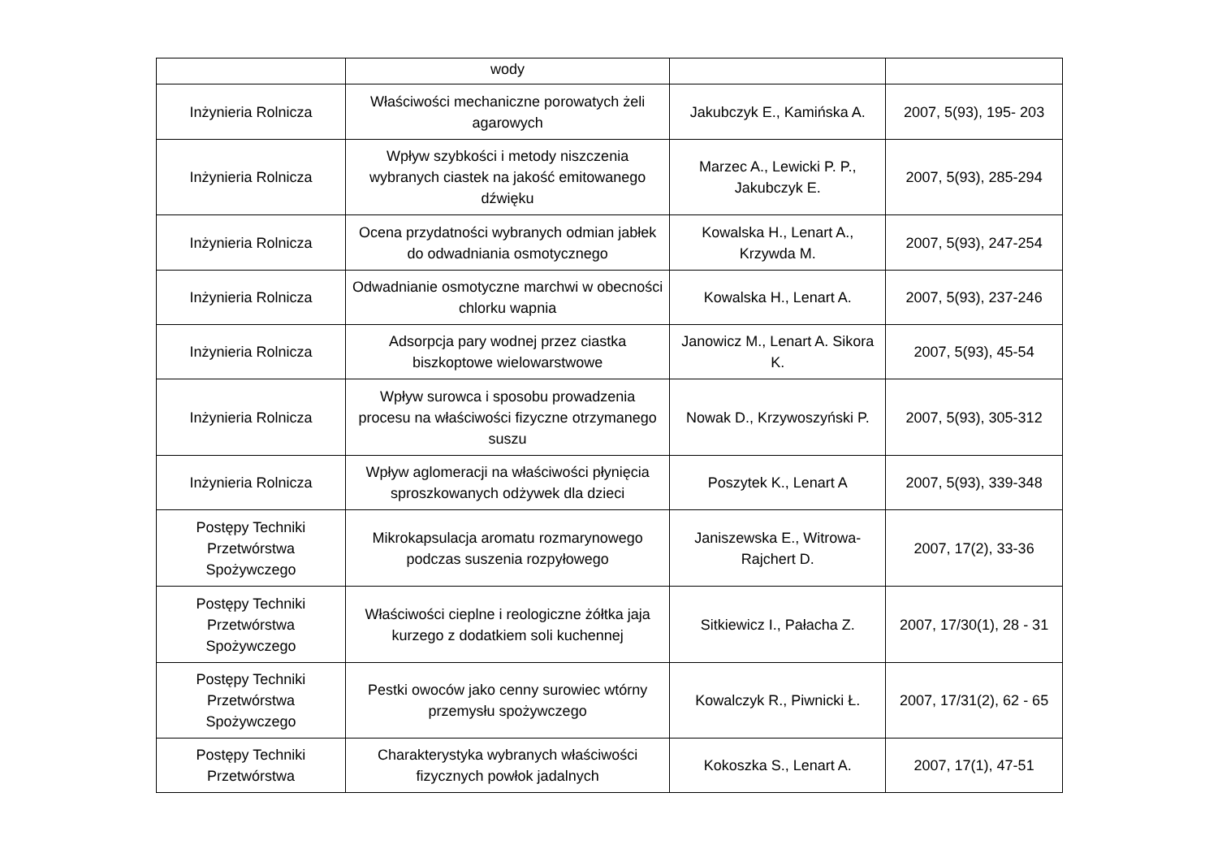| | wody | | |
| Inżynieria Rolnicza | Właściwości mechaniczne porowatych żeli agarowych | Jakubczyk E., Kamińska A. | 2007, 5(93), 195- 203 |
| Inżynieria Rolnicza | Wpływ szybkości i metody niszczenia wybranych ciastek na jakość emitowanego dźwięku | Marzec A., Lewicki P. P., Jakubczyk E. | 2007, 5(93), 285-294 |
| Inżynieria Rolnicza | Ocena przydatności wybranych odmian jabłek do odwadniania osmotycznego | Kowalska H., Lenart A., Krzywda M. | 2007, 5(93), 247-254 |
| Inżynieria Rolnicza | Odwadnianie osmotyczne marchwi w obecności chlorku wapnia | Kowalska H., Lenart A. | 2007, 5(93), 237-246 |
| Inżynieria Rolnicza | Adsorpcja pary wodnej przez ciastka biszkoptowe wielowarstwowe | Janowicz M., Lenart A. Sikora K. | 2007, 5(93), 45-54 |
| Inżynieria Rolnicza | Wpływ surowca i sposobu prowadzenia procesu na właściwości fizyczne otrzymanego suszu | Nowak D., Krzywoszyński P. | 2007, 5(93), 305-312 |
| Inżynieria Rolnicza | Wpływ aglomeracji na właściwości płynięcia sproszkowanych odżywek dla dzieci | Poszytek K., Lenart A | 2007, 5(93), 339-348 |
| Postępy Techniki Przetwórstwa Spożywczego | Mikrokapsulacja aromatu rozmarynowego podczas suszenia rozpyłowego | Janiszewska E., Witrowa-Rajchert D. | 2007, 17(2), 33-36 |
| Postępy Techniki Przetwórstwa Spożywczego | Właściwości cieplne i reologiczne żółtka jaja kurzego z dodatkiem soli kuchennej | Sitkiewicz I., Pałacha Z. | 2007, 17/30(1), 28 - 31 |
| Postępy Techniki Przetwórstwa Spożywczego | Pestki owoców jako cenny surowiec wtórny przemysłu spożywczego | Kowalczyk R., Piwnicki Ł. | 2007, 17/31(2), 62 - 65 |
| Postępy Techniki Przetwórstwa | Charakterystyka wybranych właściwości fizycznych powłok jadalnych | Kokoszka S., Lenart A. | 2007, 17(1), 47-51 |